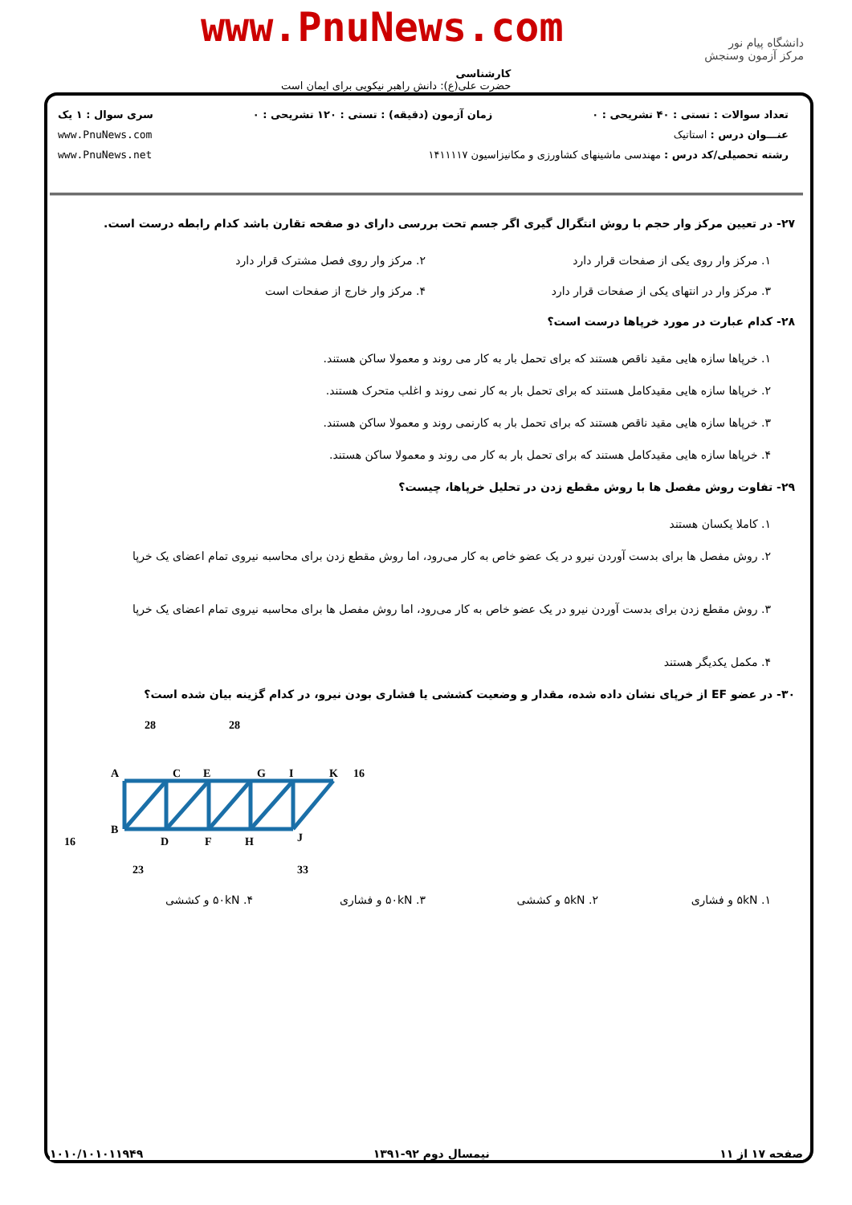www.PnuNews.com
دانشگاه پیام نور
مرکز آزمون وسنجش
کارشناسی
حضرت علی(ع): دانش راهبر نیکویی برای ایمان است
تعداد سوالات : تستی : ۴۰ تشریحی : ۰ زمان آزمون (دقیقه) : تستی : ۱۲۰ تشریحی : ۰ سری سوال : ۱ یک
عنـــوان درس : استاتیک www.PnuNews.com
رشته تحصیلی/کد درس : مهندسی ماشینهای کشاورزی و مکانیزاسیون ۱۴۱۱۱۱۷ www.PnuNews.net
۲۷- در تعیین مرکز وار حجم با روش انتگرال گیری اگر جسم تحت بررسی دارای دو صفحه تقارن باشد کدام رابطه درست است.
۱. مرکز وار روی یکی از صفحات قرار دارد
۲. مرکز وار روی فصل مشترک قرار دارد
۳. مرکز وار در انتهای یکی از صفحات قرار دارد
۴. مرکز وار خارج از صفحات است
۲۸- کدام عبارت در مورد خرپاها درست است؟
۱. خرپاها سازه هایی مقید ناقص هستند که برای تحمل بار به کار می روند و معمولا ساکن هستند.
۲. خرپاها سازه هایی مقیدکامل هستند که برای تحمل بار به کار نمی روند و اغلب متحرک هستند.
۳. خرپاها سازه هایی مقید ناقص هستند که برای تحمل بار به کارنمی روند و معمولا ساکن هستند.
۴. خرپاها سازه هایی مقیدکامل هستند که برای تحمل بار به کار می روند و معمولا ساکن هستند.
۲۹- تفاوت روش مفصل ها با روش مقطع زدن در تحلیل خرپاها، چیست؟
۱. کاملا یکسان هستند
۲. روش مفصل ها برای بدست آوردن نیرو در یک عضو خاص به کار می‌رود، اما روش مقطع زدن برای محاسبه نیروی تمام اعضای یک خرپا
۳. روش مقطع زدن برای بدست آوردن نیرو در یک عضو خاص به کار می‌رود، اما روش مفصل ها برای محاسبه نیروی تمام اعضای یک خرپا
۴. مکمل یکدیگر هستند
۳۰- در عضو EF از خرپای نشان داده شده، مقدار و وضعیت کششی یا فشاری بودن نیرو، در کدام گزینه بیان شده است؟
28
28
A
C
E
G
I
K
16
B
16
D
F
H
J
23
33
۱. ۵kN و فشاری ۲. ۵kN و کششی ۳. ۵۰kN و فشاری ۴. ۵۰kN و کششی
صفحه ۱۷ از ۱۱ نیمسال دوم ۹۲-۱۳۹۱ ۱۰۱۰/۱۰۱۰۱۱۹۴۹